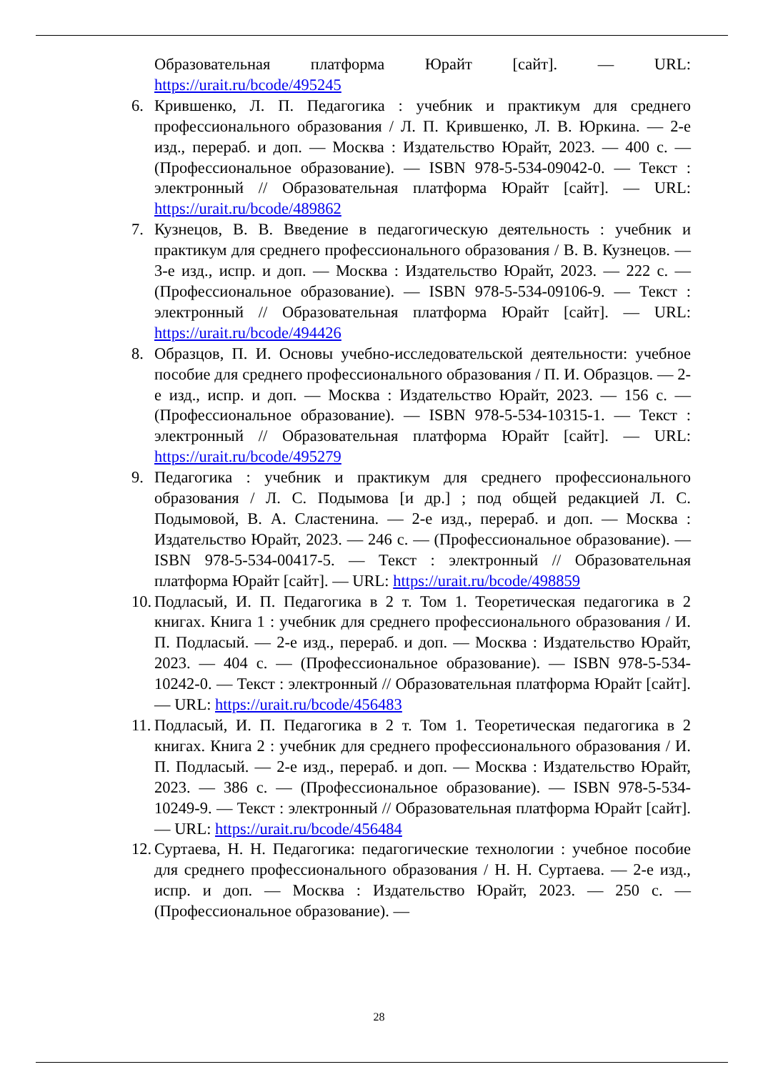Образовательная платформа Юрайт [сайт]. — URL: https://urait.ru/bcode/495245
6. Крившенко, Л. П. Педагогика : учебник и практикум для среднего профессионального образования / Л. П. Крившенко, Л. В. Юркина. — 2-е изд., перераб. и доп. — Москва : Издательство Юрайт, 2023. — 400 с. — (Профессиональное образование). — ISBN 978-5-534-09042-0. — Текст : электронный // Образовательная платформа Юрайт [сайт]. — URL: https://urait.ru/bcode/489862
7. Кузнецов, В. В. Введение в педагогическую деятельность : учебник и практикум для среднего профессионального образования / В. В. Кузнецов. — 3-е изд., испр. и доп. — Москва : Издательство Юрайт, 2023. — 222 с. — (Профессиональное образование). — ISBN 978-5-534-09106-9. — Текст : электронный // Образовательная платформа Юрайт [сайт]. — URL: https://urait.ru/bcode/494426
8. Образцов, П. И. Основы учебно-исследовательской деятельности: учебное пособие для среднего профессионального образования / П. И. Образцов. — 2-е изд., испр. и доп. — Москва : Издательство Юрайт, 2023. — 156 с. — (Профессиональное образование). — ISBN 978-5-534-10315-1. — Текст : электронный // Образовательная платформа Юрайт [сайт]. — URL: https://urait.ru/bcode/495279
9. Педагогика : учебник и практикум для среднего профессионального образования / Л. С. Подымова [и др.] ; под общей редакцией Л. С. Подымовой, В. А. Сластенина. — 2-е изд., перераб. и доп. — Москва : Издательство Юрайт, 2023. — 246 с. — (Профессиональное образование). — ISBN 978-5-534-00417-5. — Текст : электронный // Образовательная платформа Юрайт [сайт]. — URL: https://urait.ru/bcode/498859
10.
Подласый, И. П. Педагогика в 2 т. Том 1. Теоретическая педагогика в 2 книгах. Книга 1 : учебник для среднего профессионального образования / И. П. Подласый. — 2-е изд., перераб. и доп. — Москва : Издательство Юрайт, 2023. — 404 с. — (Профессиональное образование). — ISBN 978-5-534-10242-0. — Текст : электронный // Образовательная платформа Юрайт [сайт]. — URL: https://urait.ru/bcode/456483
11.
Подласый, И. П. Педагогика в 2 т. Том 1. Теоретическая педагогика в 2 книгах. Книга 2 : учебник для среднего профессионального образования / И. П. Подласый. — 2-е изд., перераб. и доп. — Москва : Издательство Юрайт, 2023. — 386 с. — (Профессиональное образование). — ISBN 978-5-534-10249-9. — Текст : электронный // Образовательная платформа Юрайт [сайт]. — URL: https://urait.ru/bcode/456484
12.
Суртаева, Н. Н. Педагогика: педагогические технологии : учебное пособие для среднего профессионального образования / Н. Н. Суртаева. — 2-е изд., испр. и доп. — Москва : Издательство Юрайт, 2023. — 250 с. — (Профессиональное образование). —
28